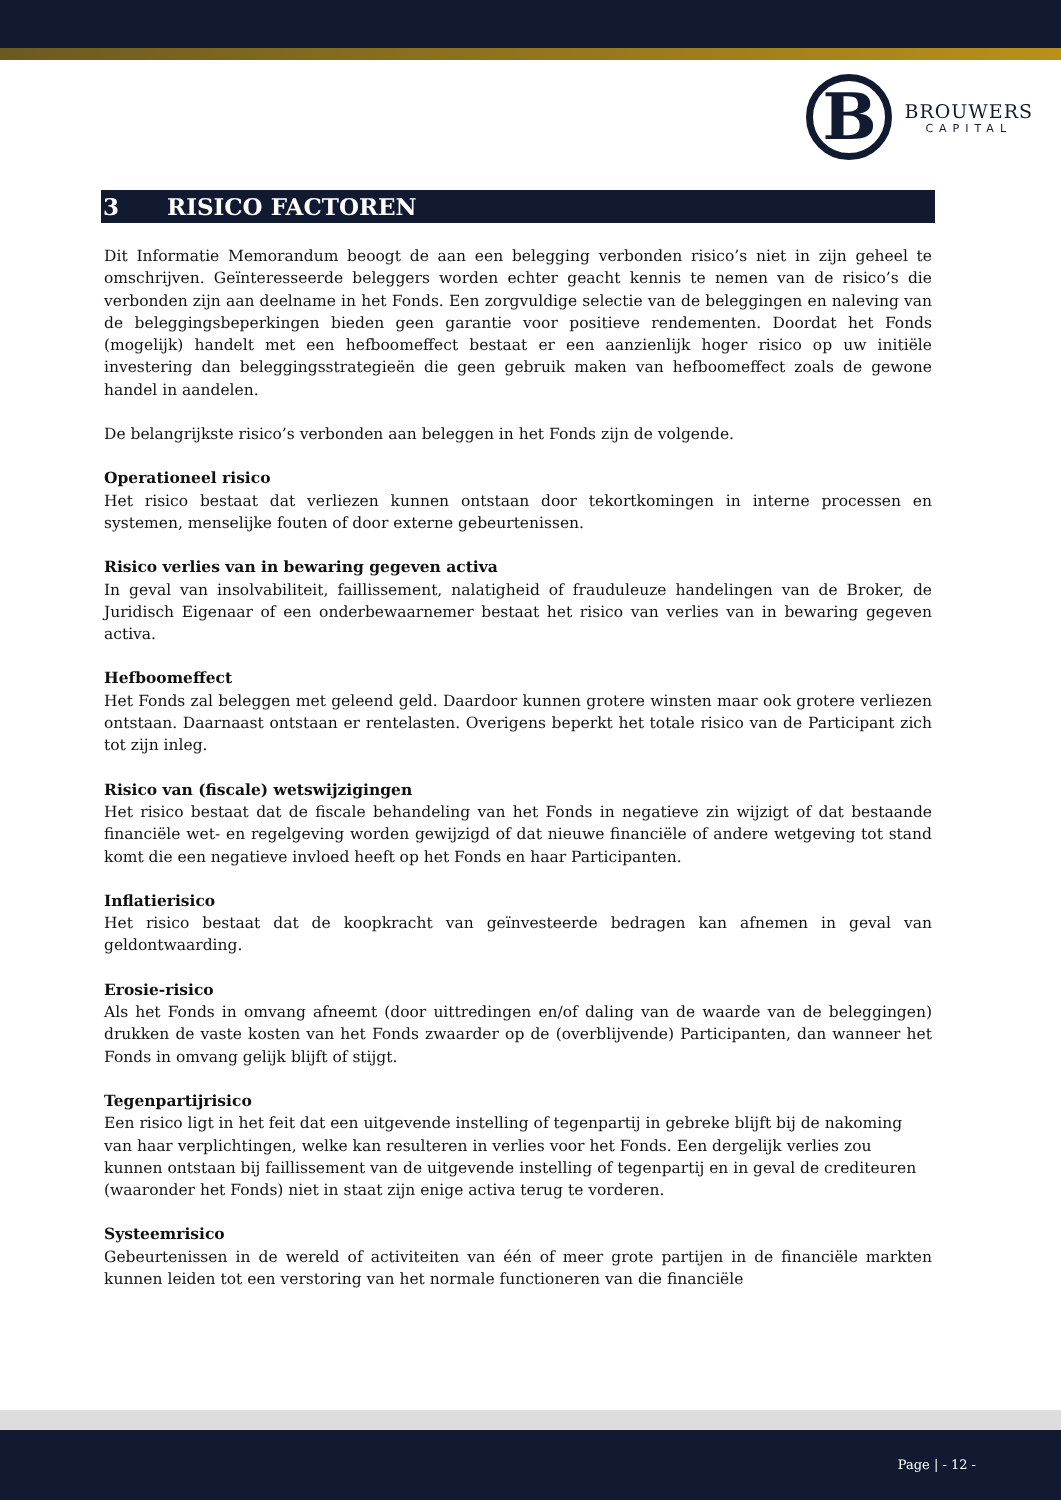B
BROUWERS
CAPITAL
3 RISICO FACTOREN
Dit Informatie Memorandum beoogt de aan een belegging verbonden risico’s niet in zijn geheel te omschrijven. Geïnteresseerde beleggers worden echter geacht kennis te nemen van de risico’s die verbonden zijn aan deelname in het Fonds. Een zorgvuldige selectie van de beleggingen en naleving van de beleggingsbeperkingen bieden geen garantie voor positieve rendementen. Doordat het Fonds (mogelijk) handelt met een hefboomeffect bestaat er een aanzienlijk hoger risico op uw initiële investering dan beleggingsstrategieën die geen gebruik maken van hefboomeffect zoals de gewone handel in aandelen.
De belangrijkste risico’s verbonden aan beleggen in het Fonds zijn de volgende.
Operationeel risico
Het risico bestaat dat verliezen kunnen ontstaan door tekortkomingen in interne processen en systemen, menselijke fouten of door externe gebeurtenissen.
Risico verlies van in bewaring gegeven activa
In geval van insolvabiliteit, faillissement, nalatigheid of frauduleuze handelingen van de Broker, de Juridisch Eigenaar of een onderbewaarnemer bestaat het risico van verlies van in bewaring gegeven activa.
Hefboomeffect
Het Fonds zal beleggen met geleend geld. Daardoor kunnen grotere winsten maar ook grotere verliezen ontstaan. Daarnaast ontstaan er rentelasten. Overigens beperkt het totale risico van de Participant zich tot zijn inleg.
Risico van (fiscale) wetswijzigingen
Het risico bestaat dat de fiscale behandeling van het Fonds in negatieve zin wijzigt of dat bestaande financiële wet- en regelgeving worden gewijzigd of dat nieuwe financiële of andere wetgeving tot stand komt die een negatieve invloed heeft op het Fonds en haar Participanten.
Inflatierisico
Het risico bestaat dat de koopkracht van geïnvesteerde bedragen kan afnemen in geval van geldontwaarding.
Erosie-risico
Als het Fonds in omvang afneemt (door uittredingen en/of daling van de waarde van de beleggingen) drukken de vaste kosten van het Fonds zwaarder op de (overblijvende) Participanten, dan wanneer het Fonds in omvang gelijk blijft of stijgt.
Tegenpartijrisico
Een risico ligt in het feit dat een uitgevende instelling of tegenpartij in gebreke blijft bij de nakoming van haar verplichtingen, welke kan resulteren in verlies voor het Fonds. Een dergelijk verlies zou kunnen ontstaan bij faillissement van de uitgevende instelling of tegenpartij en in geval de crediteuren (waaronder het Fonds) niet in staat zijn enige activa terug te vorderen.
Systeemrisico
Gebeurtenissen in de wereld of activiteiten van één of meer grote partijen in de financiële markten kunnen leiden tot een verstoring van het normale functioneren van die financiële
Page | - 12 -